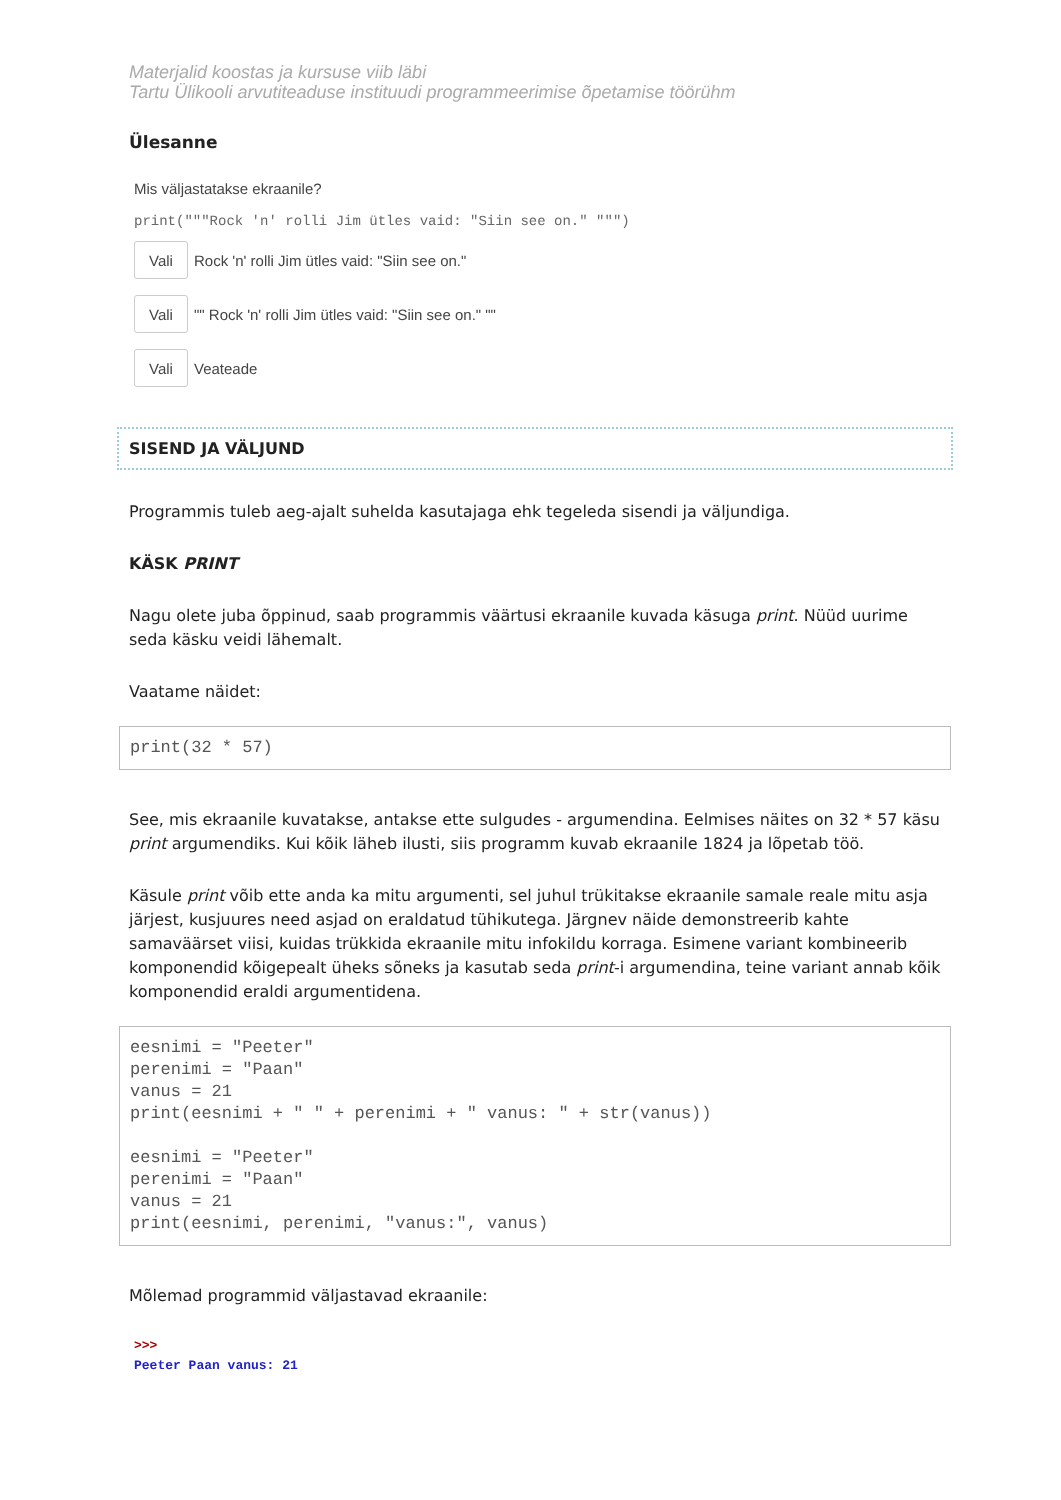Materjalid koostas ja kursuse viib läbi
Tartu Ülikooli arvutiteaduse instituudi programmeerimise õpetamise töörühm
Ülesanne
Mis väljastatakse ekraanile?
print("""Rock 'n' rolli Jim ütles vaid: "Siin see on." """)
Vali Rock 'n' rolli Jim ütles vaid: "Siin see on."
Vali "" Rock 'n' rolli Jim ütles vaid: "Siin see on." ""
Vali Veateade
SISEND JA VÄLJUND
Programmis tuleb aeg-ajalt suhelda kasutajaga ehk tegeleda sisendi ja väljundiga.
KÄSK PRINT
Nagu olete juba õppinud, saab programmis väärtusi ekraanile kuvada käsuga print. Nüüd uurime seda käsku veidi lähemalt.
Vaatame näidet:
print(32 * 57)
See, mis ekraanile kuvatakse, antakse ette sulgudes - argumendina. Eelmises näites on 32 * 57 käsu print argumendiks. Kui kõik läheb ilusti, siis programm kuvab ekraanile 1824 ja lõpetab töö.
Käsule print võib ette anda ka mitu argumenti, sel juhul trükitakse ekraanile samale reale mitu asja järjest, kusjuures need asjad on eraldatud tühikutega. Järgnev näide demonstreerib kahte samaväärset viisi, kuidas trükkida ekraanile mitu infokildu korraga. Esimene variant kombineerib komponendid kõigepealt üheks sõneks ja kasutab seda print-i argumendina, teine variant annab kõik komponendid eraldi argumentidena.
eesnimi = "Peeter" perenimi = "Paan" vanus = 21 print(eesnimi + " " + perenimi + " vanus: " + str(vanus)) eesnimi = "Peeter" perenimi = "Paan" vanus = 21 print(eesnimi, perenimi, "vanus:", vanus)
Mõlemad programmid väljastavad ekraanile:
>>>
Peeter Paan vanus: 21